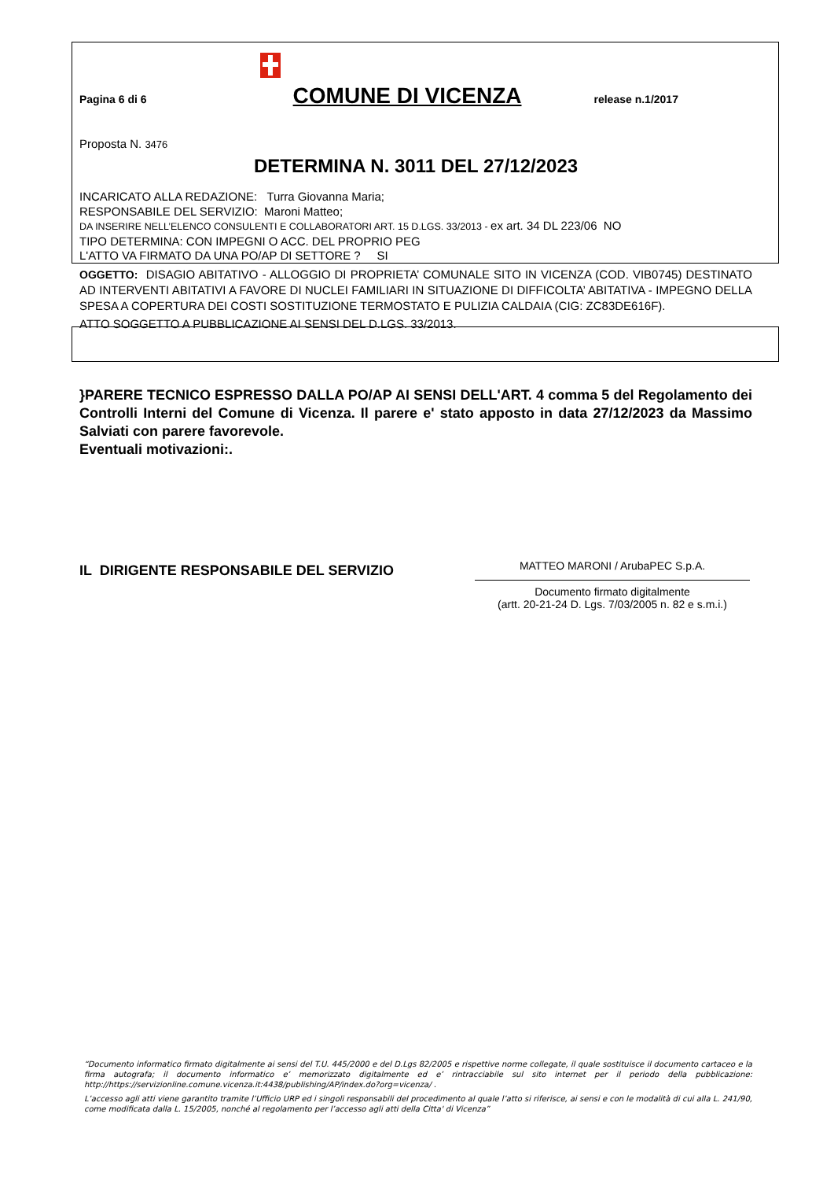Pagina 6 di 6
COMUNE DI VICENZA release n.1/2017
Proposta N. 3476
DETERMINA N. 3011 DEL 27/12/2023
INCARICATO ALLA REDAZIONE: Turra Giovanna Maria;
RESPONSABILE DEL SERVIZIO: Maroni Matteo;
DA INSERIRE NELL’ELENCO CONSULENTI E COLLABORATORI ART. 15 D.LGS. 33/2013 - ex art. 34 DL 223/06 NO
TIPO DETERMINA: CON IMPEGNI O ACC. DEL PROPRIO PEG
L'ATTO VA FIRMATO DA UNA PO/AP DI SETTORE ? SI
OGGETTO: DISAGIO ABITATIVO - ALLOGGIO DI PROPRIETA’ COMUNALE SITO IN VICENZA (COD. VIB0745) DESTINATO AD INTERVENTI ABITATIVI A FAVORE DI NUCLEI FAMILIARI IN SITUAZIONE DI DIFFICOLTA’ ABITATIVA - IMPEGNO DELLA SPESA A COPERTURA DEI COSTI SOSTITUZIONE TERMOSTATO E PULIZIA CALDAIA (CIG: ZC83DE616F).
ATTO SOGGETTO A PUBBLICAZIONE AI SENSI DEL D.LGS. 33/2013.
}PARERE TECNICO ESPRESSO DALLA PO/AP AI SENSI DELL'ART. 4 comma 5 del Regolamento dei Controlli Interni del Comune di Vicenza. Il parere e' stato apposto in data 27/12/2023 da Massimo Salviati con parere favorevole.
Eventuali motivazioni:.
IL DIRIGENTE RESPONSABILE DEL SERVIZIO
MATTEO MARONI / ArubaPEC S.p.A.
Documento firmato digitalmente
(artt. 20-21-24 D. Lgs. 7/03/2005 n. 82 e s.m.i.)
“Documento informatico firmato digitalmente ai sensi del T.U. 445/2000 e del D.Lgs 82/2005 e rispettive norme collegate, il quale sostituisce il documento cartaceo e la firma autografa; il documento informatico e’ memorizzato digitalmente ed e’ rintracciabile sul sito internet per il periodo della pubblicazione: http://https://servizionline.comune.vicenza.it:4438/publishing/AP/index.do?org=vicenza/ .
L’accesso agli atti viene garantito tramite l’Ufficio URP ed i singoli responsabili del procedimento al quale l’atto si riferisce, ai sensi e con le modalità di cui alla L. 241/90, come modificata dalla L. 15/2005, nonché al regolamento per l’accesso agli atti della Citta' di Vicenza”